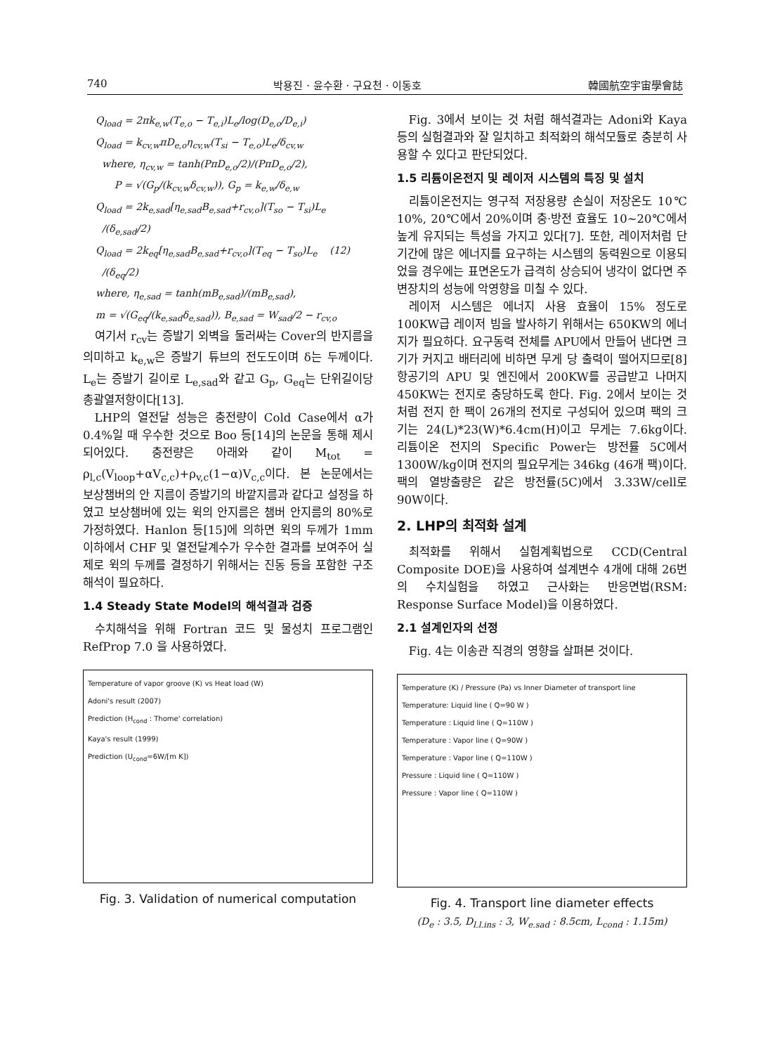740 박용진 · 윤수환 · 구요천 · 이동호 韓國航空宇宙學會誌
Q<sub>load</sub> = 2πk<sub>e,w</sub>(T<sub>e,o</sub> − T<sub>e,i</sub>)L<sub>e</sub>/log(D<sub>e,o</sub>/D<sub>e,i</sub>)
Q<sub>load</sub> = k<sub>cv,w</sub>πD<sub>e,o</sub>η<sub>cv,w</sub>(T<sub>si</sub> − T<sub>e,o</sub>)L<sub>e</sub>/δ<sub>cv,w</sub>
where, η<sub>cv,w</sub> = tanh(PπD<sub>e,o</sub>/2)/(PπD<sub>e,o</sub>/2),
P = √(G<sub>p</sub>/(k<sub>cv,w</sub>δ<sub>cv,w</sub>)), G<sub>p</sub> = k<sub>e,w</sub>/δ<sub>e,w</sub>
Q<sub>load</sub> = 2k<sub>e,sad</sub>[η<sub>e,sad</sub>B<sub>e,sad</sub>+r<sub>cv,o</sub>](T<sub>so</sub> − T<sub>si</sub>)L<sub>e</sub>
/(δ<sub>e,sad</sub>/2)
Q<sub>load</sub> = 2k<sub>eq</sub>[η<sub>e,sad</sub>B<sub>e,sad</sub>+r<sub>cv,o</sub>](T<sub>eq</sub> − T<sub>so</sub>)L<sub>e</sub> (12)
/(δ<sub>eq</sub>/2)
where, η<sub>e,sad</sub> = tanh(mB<sub>e,sad</sub>)/(mB<sub>e,sad</sub>),
m = √(G<sub>eq</sub>/(k<sub>e,sad</sub>δ<sub>e,sad</sub>)), B<sub>e,sad</sub> = W<sub>sad</sub>/2 − r<sub>cv,o</sub>
여기서 r<sub>cv</sub>는 증발기 외벽을 둘러싸는 Cover의 반지름을 의미하고 k<sub>e,w</sub>은 증발기 튜브의 전도도이며 δ는 두께이다. L<sub>e</sub>는 증발기 길이로 L<sub>e,sad</sub>와 같고 G<sub>p</sub>, G<sub>eq</sub>는 단위길이당 총괄열저항이다[13].
LHP의 열전달 성능은 충전량이 Cold Case에서 α가 0.4%일 때 우수한 것으로 Boo 등[14]의 논문을 통해 제시되어있다. 충전량은 아래와 같이 M<sub>tot</sub> = ρ<sub>l,c</sub>(V<sub>loop</sub>+αV<sub>c,c</sub>)+ρ<sub>v,c</sub>(1−α)V<sub>c,c</sub>이다. 본 논문에서는 보상챔버의 안 지름이 증발기의 바깥지름과 같다고 설정을 하였고 보상챔버에 있는 윅의 안지름은 챔버 안지름의 80%로 가정하였다. Hanlon 등[15]에 의하면 윅의 두께가 1mm이하에서 CHF 및 열전달계수가 우수한 결과를 보여주어 실제로 윅의 두께를 결정하기 위해서는 진동 등을 포함한 구조 해석이 필요하다.
1.4 Steady State Model의 해석결과 검증
수치해석을 위해 Fortran 코드 및 물성치 프로그램인 RefProp 7.0 을 사용하였다.
Temperature of vapor groove (K) vs Heat load (W)
Adoni's result (2007)
Prediction (H<sub>cond</sub> : Thome' correlation)
Kaya's result (1999)
Prediction (U<sub>cond</sub>=6W/[m K])
Fig. 3. Validation of numerical computation
Fig. 3에서 보이는 것 처럼 해석결과는 Adoni와 Kaya 등의 실험결과와 잘 일치하고 최적화의 해석모듈로 충분히 사용할 수 있다고 판단되었다.
1.5 리튬이온전지 및 레이저 시스템의 특징 및 설치
리튬이온전지는 영구적 저장용량 손실이 저장온도 10℃ 10%, 20℃에서 20%이며 충·방전 효율도 10~20℃에서 높게 유지되는 특성을 가지고 있다[7]. 또한, 레이저처럼 단기간에 많은 에너지를 요구하는 시스템의 동력원으로 이용되었을 경우에는 표면온도가 급격히 상승되어 냉각이 없다면 주변장치의 성능에 악영향을 미칠 수 있다.
레이저 시스템은 에너지 사용 효율이 15% 정도로 100KW급 레이저 빔을 발사하기 위해서는 650KW의 에너지가 필요하다. 요구동력 전체를 APU에서 만들어 낸다면 크기가 커지고 배터리에 비하면 무게 당 출력이 떨어지므로[8] 항공기의 APU 및 엔진에서 200KW를 공급받고 나머지 450KW는 전지로 충당하도록 한다. Fig. 2에서 보이는 것처럼 전지 한 팩이 26개의 전지로 구성되어 있으며 팩의 크기는 24(L)*23(W)*6.4cm(H)이고 무게는 7.6kg이다. 리튬이온 전지의 Specific Power는 방전률 5C에서 1300W/kg이며 전지의 필요무게는 346kg (46개 팩)이다. 팩의 열방출량은 같은 방전률(5C)에서 3.33W/cell로 90W이다.
2. LHP의 최적화 설계
최적화를 위해서 실험계획법으로 CCD(Central Composite DOE)을 사용하여 설계변수 4개에 대해 26번의 수치실험을 하였고 근사화는 반응면법(RSM: Response Surface Model)을 이용하였다.
2.1 설계인자의 선정
Fig. 4는 이송관 직경의 영향을 살펴본 것이다.
Temperature (K) / Pressure (Pa) vs Inner Diameter of transport line
Temperature: Liquid line ( Q=90 W )
Temperature : Liquid line ( Q=110W )
Temperature : Vapor line ( Q=90W )
Temperature : Vapor line ( Q=110W )
Pressure : Liquid line ( Q=110W )
Pressure : Vapor line ( Q=110W )
Fig. 4. Transport line diameter effects
(D<sub>e</sub> : 3.5, D<sub>l.l.ins</sub> : 3, W<sub>e.sad</sub> : 8.5cm, L<sub>cond</sub> : 1.15m)